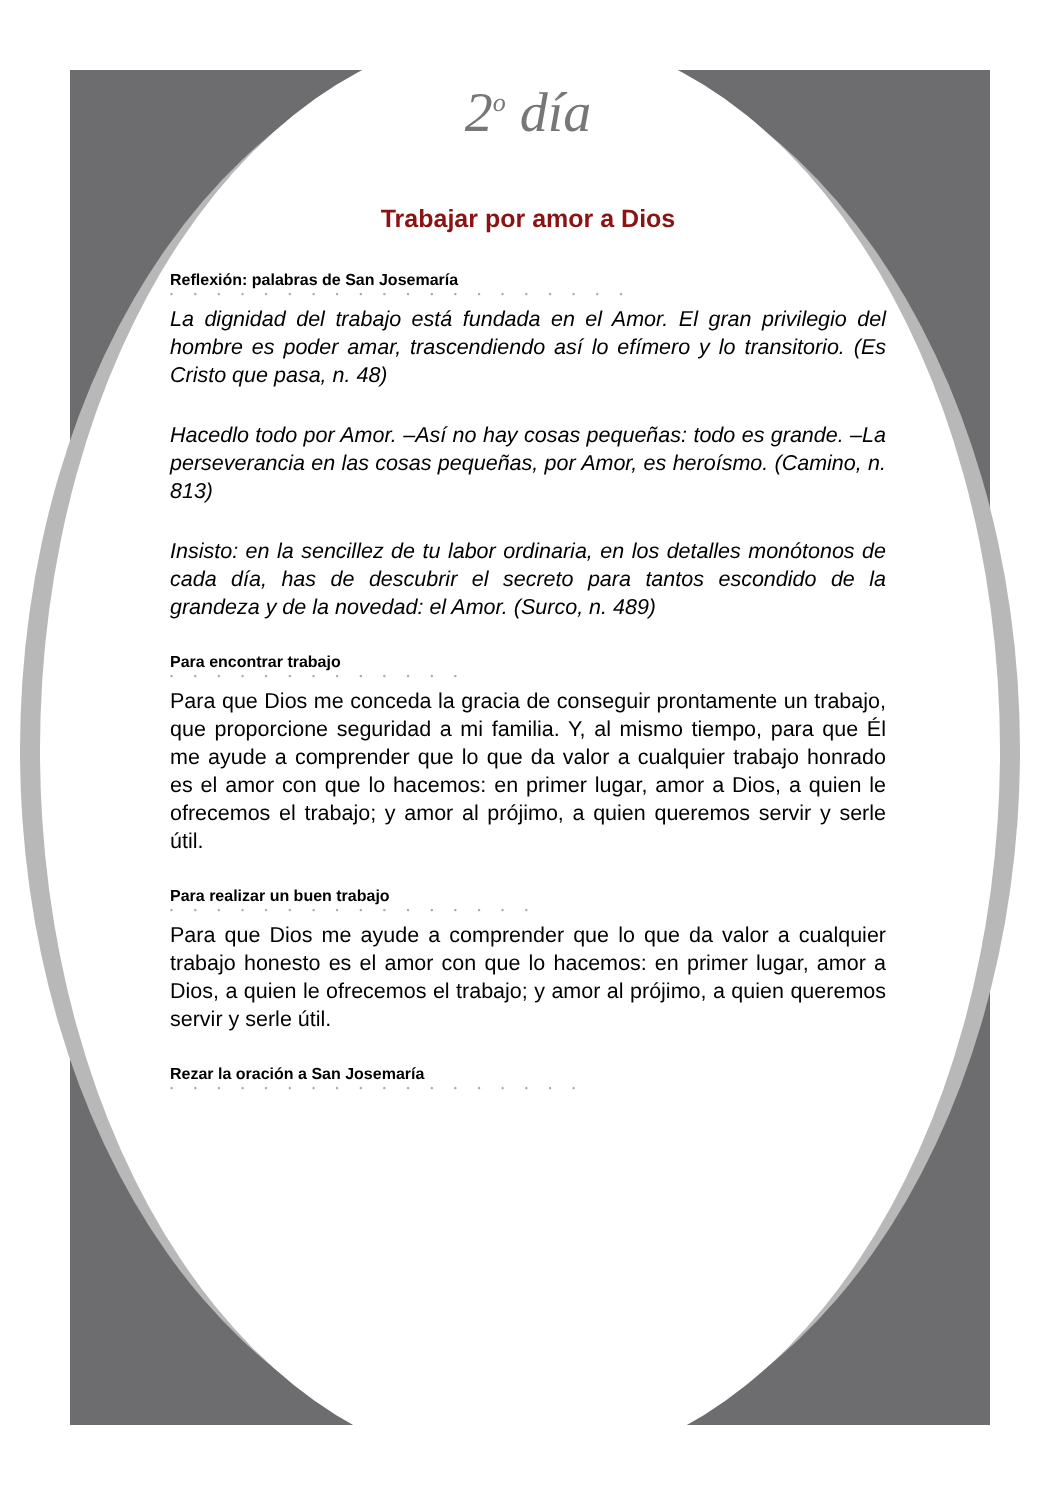2<sup>o</sup> día
Trabajar por amor a Dios
Reflexión: palabras de San Josemaría
• • • • • • • • • • • • • • • • • • • •
La dignidad del trabajo está fundada en el Amor. El gran privilegio del hombre es poder amar, trascendiendo así lo efímero y lo transitorio. (Es Cristo que pasa, n. 48)
Hacedlo todo por Amor. –Así no hay cosas pequeñas: todo es grande. –La perseverancia en las cosas pequeñas, por Amor, es heroísmo. (Camino, n. 813)
Insisto: en la sencillez de tu labor ordinaria, en los detalles monótonos de cada día, has de descubrir el secreto para tantos escondido de la grandeza y de la novedad: el Amor. (Surco, n. 489)
Para encontrar trabajo
• • • • • • • • • • • • •
Para que Dios me conceda la gracia de conseguir prontamente un trabajo, que proporcione seguridad a mi familia. Y, al mismo tiempo, para que Él me ayude a comprender que lo que da valor a cualquier trabajo honrado es el amor con que lo hacemos: en primer lugar, amor a Dios, a quien le ofrecemos el trabajo; y amor al prójimo, a quien queremos servir y serle útil.
Para realizar un buen trabajo
• • • • • • • • • • • • • • • •
Para que Dios me ayude a comprender que lo que da valor a cualquier trabajo honesto es el amor con que lo hacemos: en primer lugar, amor a Dios, a quien le ofrecemos el trabajo; y amor al prójimo, a quien queremos servir y serle útil.
Rezar la oración a San Josemaría
• • • • • • • • • • • • • • • • • •